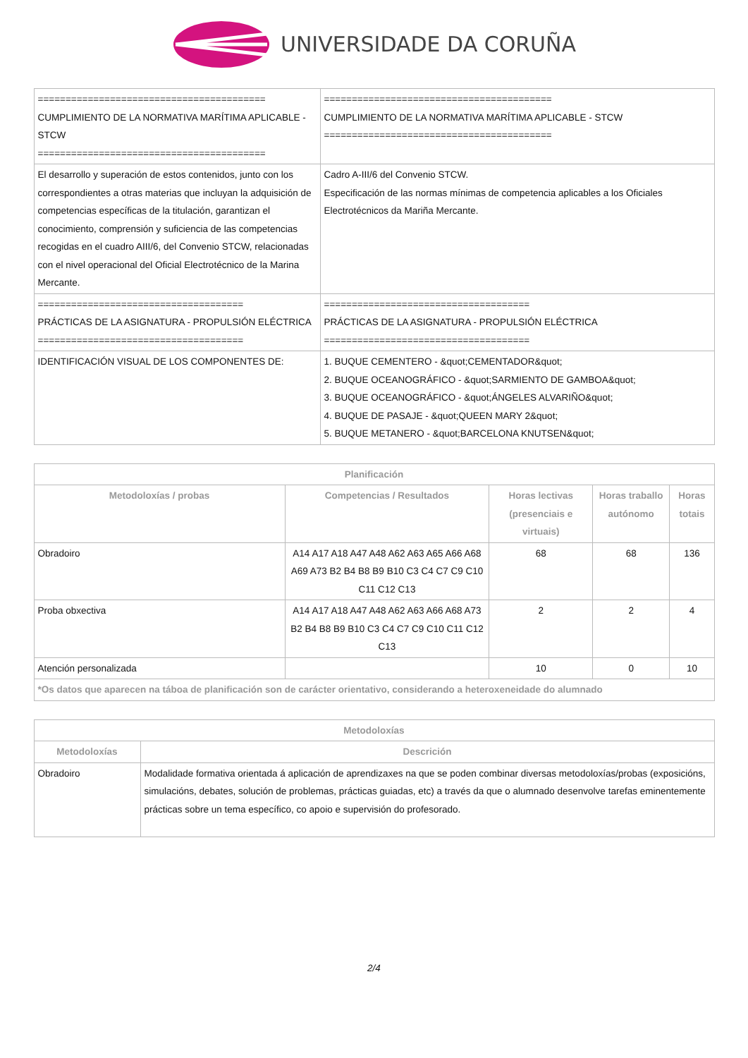UNIVERSIDADE DA CORUÑA
| ========================================= CUMPLIMIENTO DE LA NORMATIVA MARÍTIMA APLICABLE - STCW ========================================= | ========================================= CUMPLIMIENTO DE LA NORMATIVA MARÍTIMA APLICABLE - STCW ========================================= |
| El desarrollo y superación de estos contenidos, junto con los correspondientes a otras materias que incluyan la adquisición de competencias específicas de la titulación, garantizan el conocimiento, comprensión y suficiencia de las competencias recogidas en el cuadro AIII/6, del Convenio STCW, relacionadas con el nivel operacional del Oficial Electrotécnico de la Marina Mercante. | Cadro A-III/6 del Convenio STCW. Especificación de las normas mínimas de competencia aplicables a los Oficiales Electrotécnicos da Mariña Mercante. |
| ===================================== PRÁCTICAS DE LA ASIGNATURA - PROPULSIÓN ELÉCTRICA ===================================== | ===================================== PRÁCTICAS DE LA ASIGNATURA - PROPULSIÓN ELÉCTRICA ===================================== |
| IDENTIFICACIÓN VISUAL DE LOS COMPONENTES DE: | 1. BUQUE CEMENTERO - &quot;CEMENTADOR&quot; 2. BUQUE OCEANOGRÁFICO - &quot;SARMIENTO DE GAMBOA&quot; 3. BUQUE OCEANOGRÁFICO - &quot;ÁNGELES ALVARIÑO&quot; 4. BUQUE DE PASAJE - &quot;QUEEN MARY 2&quot; 5. BUQUE METANERO - &quot;BARCELONA KNUTSEN&quot; |
| Planificación | | | | |
| --- | --- | --- | --- | --- |
| Metodoloxías / probas | Competencias / Resultados | Horas lectivas (presenciais e virtuais) | Horas traballo autónomo | Horas totais |
| Obradoiro | A14 A17 A18 A47 A48 A62 A63 A65 A66 A68 A69 A73 B2 B4 B8 B9 B10 C3 C4 C7 C9 C10 C11 C12 C13 | 68 | 68 | 136 |
| Proba obxectiva | A14 A17 A18 A47 A48 A62 A63 A66 A68 A73 B2 B4 B8 B9 B10 C3 C4 C7 C9 C10 C11 C12 C13 | 2 | 2 | 4 |
| Atención personalizada | | 10 | 0 | 10 |
| *Os datos que aparecen na táboa de planificación son de carácter orientativo, considerando a heteroxeneidade do alumnado | | | | |
| Metodoloxías | |
| --- | --- |
| Metodoloxías | Descrición |
| Obradoiro | Modalidade formativa orientada á aplicación de aprendizaxes na que se poden combinar diversas metodoloxías/probas (exposicións, simulacións, debates, solución de problemas, prácticas guiadas, etc) a través da que o alumnado desenvolve tarefas eminentemente prácticas sobre un tema específico, co apoio e supervisión do profesorado. |
2/4